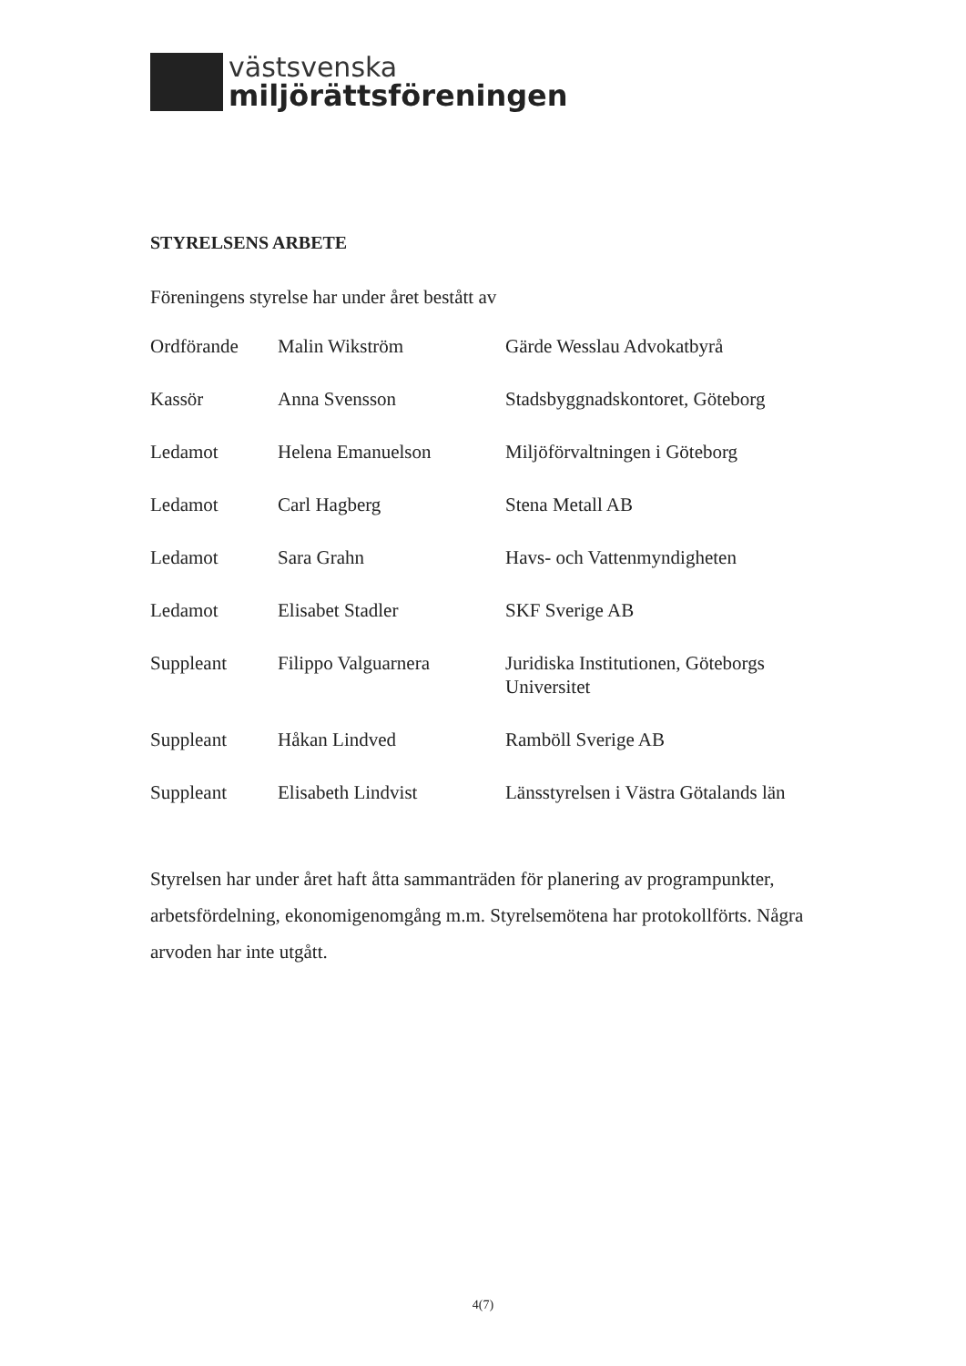västsvenska
miljörättsföreningen
STYRELSENS ARBETE
Föreningens styrelse har under året bestått av
| Ordförande | Malin Wikström | Gärde Wesslau Advokatbyrå |
| Kassör | Anna Svensson | Stadsbyggnadskontoret, Göteborg |
| Ledamot | Helena Emanuelson | Miljöförvaltningen i Göteborg |
| Ledamot | Carl Hagberg | Stena Metall AB |
| Ledamot | Sara Grahn | Havs- och Vattenmyndigheten |
| Ledamot | Elisabet Stadler | SKF Sverige AB |
| Suppleant | Filippo Valguarnera | Juridiska Institutionen, Göteborgs Universitet |
| Suppleant | Håkan Lindved | Ramböll Sverige AB |
| Suppleant | Elisabeth Lindvist | Länsstyrelsen i Västra Götalands län |
Styrelsen har under året haft åtta sammanträden för planering av programpunkter, arbetsfördelning, ekonomigenomgång m.m. Styrelsemötena har protokollförts. Några arvoden har inte utgått.
4(7)